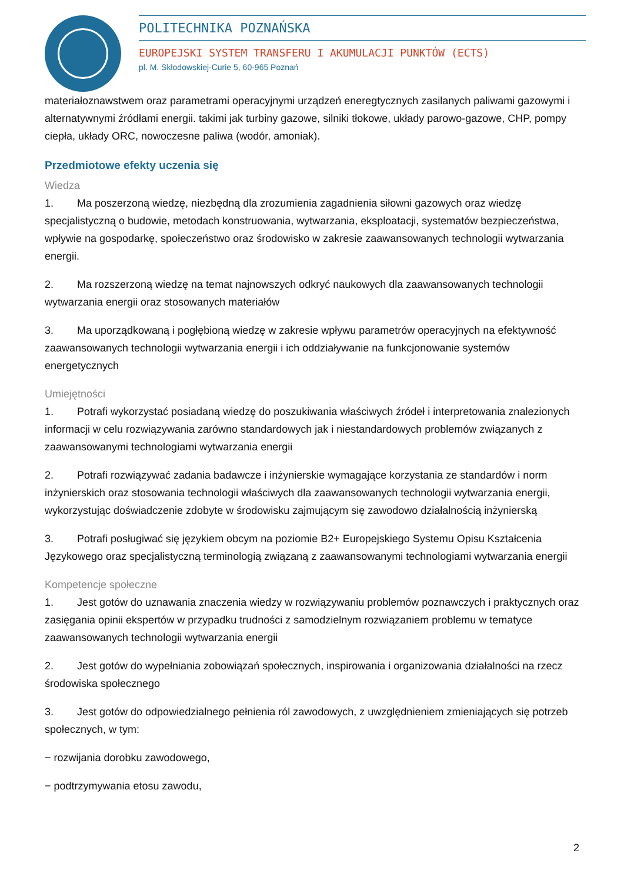POLITECHNIKA POZNAŃSKA
EUROPEJSKI SYSTEM TRANSFERU I AKUMULACJI PUNKTÓW (ECTS)
pl. M. Skłodowskiej-Curie 5, 60-965 Poznań
materiałoznawstwem oraz parametrami operacyjnymi urządzeń eneregtycznych zasilanych paliwami gazowymi i alternatywnymi źródłami energii. takimi jak turbiny gazowe, silniki tłokowe, układy parowo-gazowe, CHP, pompy ciepła, układy ORC, nowoczesne paliwa (wodór, amoniak).
Przedmiotowe efekty uczenia się
Wiedza
1. Ma poszerzoną wiedzę, niezbędną dla zrozumienia zagadnienia siłowni gazowych oraz wiedzę specjalistyczną o budowie, metodach konstruowania, wytwarzania, eksploatacji, systematów bezpieczeństwa, wpływie na gospodarkę, społeczeństwo oraz środowisko w zakresie zaawansowanych technologii wytwarzania energii.
2. Ma rozszerzoną wiedzę na temat najnowszych odkryć naukowych dla zaawansowanych technologii wytwarzania energii oraz stosowanych materiałów
3. Ma uporządkowaną i pogłębioną wiedzę w zakresie wpływu parametrów operacyjnych na efektywność zaawansowanych technologii wytwarzania energii i ich oddziaływanie na funkcjonowanie systemów energetycznych
Umiejętności
1. Potrafi wykorzystać posiadaną wiedzę do poszukiwania właściwych źródeł i interpretowania znalezionych informacji w celu rozwiązywania zarówno standardowych jak i niestandardowych problemów związanych z zaawansowanymi technologiami wytwarzania energii
2. Potrafi rozwiązywać zadania badawcze i inżynierskie wymagające korzystania ze standardów i norm inżynierskich oraz stosowania technologii właściwych dla zaawansowanych technologii wytwarzania energii, wykorzystując doświadczenie zdobyte w środowisku zajmującym się zawodowo działalnością inżynierską
3. Potrafi posługiwać się językiem obcym na poziomie B2+ Europejskiego Systemu Opisu Kształcenia Językowego oraz specjalistyczną terminologią związaną z zaawansowanymi technologiami wytwarzania energii
Kompetencje społeczne
1. Jest gotów do uznawania znaczenia wiedzy w rozwiązywaniu problemów poznawczych i praktycznych oraz zasięgania opinii ekspertów w przypadku trudności z samodzielnym rozwiązaniem problemu w tematyce zaawansowanych technologii wytwarzania energii
2. Jest gotów do wypełniania zobowiązań społecznych, inspirowania i organizowania działalności na rzecz środowiska społecznego
3. Jest gotów do odpowiedzialnego pełnienia ról zawodowych, z uwzględnieniem zmieniających się potrzeb społecznych, w tym:
− rozwijania dorobku zawodowego,
− podtrzymywania etosu zawodu,
2